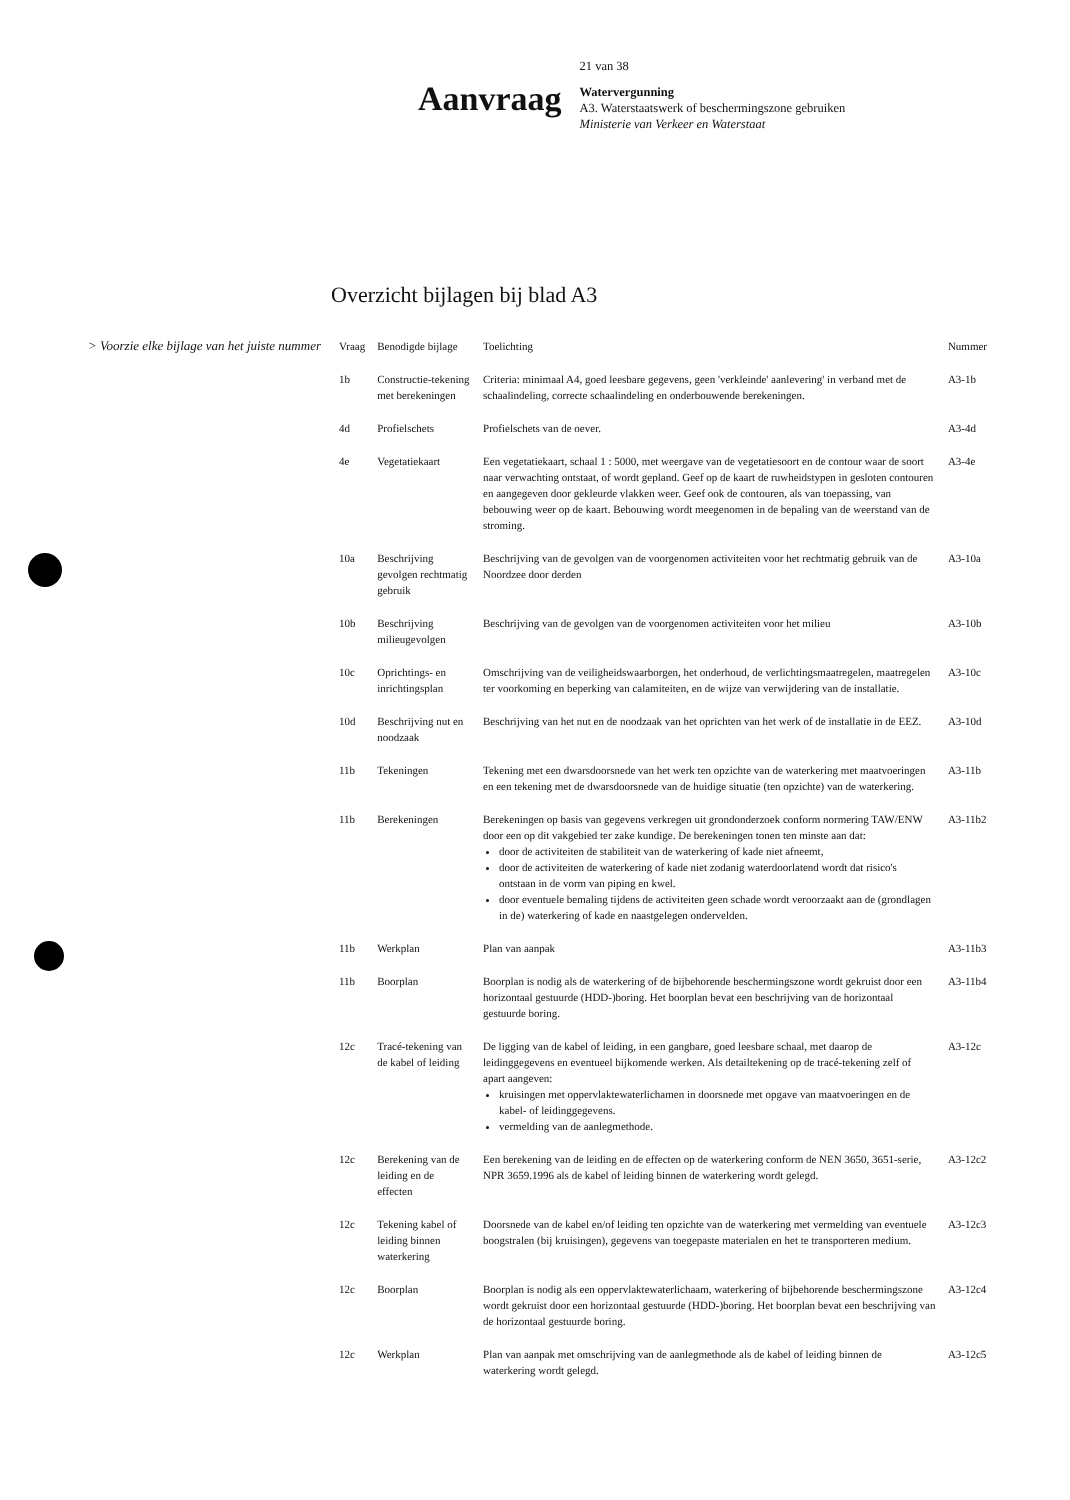Aanvraag
21 van 38
Watervergunning
A3. Waterstaatswerk of beschermingszone gebruiken
Ministerie van Verkeer en Waterstaat
Overzicht bijlagen bij blad A3
> Voorzie elke bijlage van het juiste nummer
| Vraag | Benodigde bijlage | Toelichting | Nummer |
| --- | --- | --- | --- |
| 1b | Constructie-tekening met berekeningen | Criteria: minimaal A4, goed leesbare gegevens, geen 'verkleinde' aanlevering' in verband met de schaalindeling, correcte schaalindeling en onderbouwende berekeningen. | A3-1b |
| 4d | Profielschets | Profielschets van de oever. | A3-4d |
| 4e | Vegetatiekaart | Een vegetatiekaart, schaal 1 : 5000, met weergave van de vegetatiesoort en de contour waar de soort naar verwachting ontstaat, of wordt gepland. Geef op de kaart de ruwheidstypen in gesloten contouren en aangegeven door gekleurde vlakken weer. Geef ook de contouren, als van toepassing, van bebouwing weer op de kaart. Bebouwing wordt meegenomen in de bepaling van de weerstand van de stroming. | A3-4e |
| 10a | Beschrijving gevolgen rechtmatig gebruik | Beschrijving van de gevolgen van de voorgenomen activiteiten voor het rechtmatig gebruik van de Noordzee door derden | A3-10a |
| 10b | Beschrijving milieugevolgen | Beschrijving van de gevolgen van de voorgenomen activiteiten voor het milieu | A3-10b |
| 10c | Oprichtings- en inrichtingsplan | Omschrijving van de veiligheidswaarborgen, het onderhoud, de verlichtingsmaatregelen, maatregelen ter voorkoming en beperking van calamiteiten, en de wijze van verwijdering van de installatie. | A3-10c |
| 10d | Beschrijving nut en noodzaak | Beschrijving van het nut en de noodzaak van het oprichten van het werk of de installatie in de EEZ. | A3-10d |
| 11b | Tekeningen | Tekening met een dwarsdoorsnede van het werk ten opzichte van de waterkering met maatvoeringen en een tekening met de dwarsdoorsnede van de huidige situatie (ten opzichte) van de waterkering. | A3-11b |
| 11b | Berekeningen | Berekeningen op basis van gegevens verkregen uit grondonderzoek conform normering TAW/ENW door een op dit vakgebied ter zake kundige. De berekeningen tonen ten minste aan dat: door de activiteiten de stabiliteit van de waterkering of kade niet afneemt, door de activiteiten de waterkering of kade niet zodanig waterdoorlatend wordt dat risico's ontstaan in de vorm van piping en kwel. door eventuele bemaling tijdens de activiteiten geen schade wordt veroorzaakt aan de (grondlagen in de) waterkering of kade en naastgelegen ondervelden. | A3-11b2 |
| 11b | Werkplan | Plan van aanpak | A3-11b3 |
| 11b | Boorplan | Boorplan is nodig als de waterkering of de bijbehorende beschermingszone wordt gekruist door een horizontaal gestuurde (HDD-)boring. Het boorplan bevat een beschrijving van de horizontaal gestuurde boring. | A3-11b4 |
| 12c | Tracé-tekening van de kabel of leiding | De ligging van de kabel of leiding, in een gangbare, goed leesbare schaal, met daarop de leidinggegevens en eventueel bijkomende werken. Als detailtekening op de tracé-tekening zelf of apart aangeven: kruisingen met oppervlaktewaterlichamen in doorsnede met opgave van maatvoeringen en de kabel- of leidinggegevens. vermelding van de aanlegmethode. | A3-12c |
| 12c | Berekening van de leiding en de effecten | Een berekening van de leiding en de effecten op de waterkering conform de NEN 3650, 3651-serie, NPR 3659.1996 als de kabel of leiding binnen de waterkering wordt gelegd. | A3-12c2 |
| 12c | Tekening kabel of leiding binnen waterkering | Doorsnede van de kabel en/of leiding ten opzichte van de waterkering met vermelding van eventuele boogstralen (bij kruisingen), gegevens van toegepaste materialen en het te transporteren medium. | A3-12c3 |
| 12c | Boorplan | Boorplan is nodig als een oppervlaktewaterlichaam, waterkering of bijbehorende beschermingszone wordt gekruist door een horizontaal gestuurde (HDD-)boring. Het boorplan bevat een beschrijving van de horizontaal gestuurde boring. | A3-12c4 |
| 12c | Werkplan | Plan van aanpak met omschrijving van de aanlegmethode als de kabel of leiding binnen de waterkering wordt gelegd. | A3-12c5 |